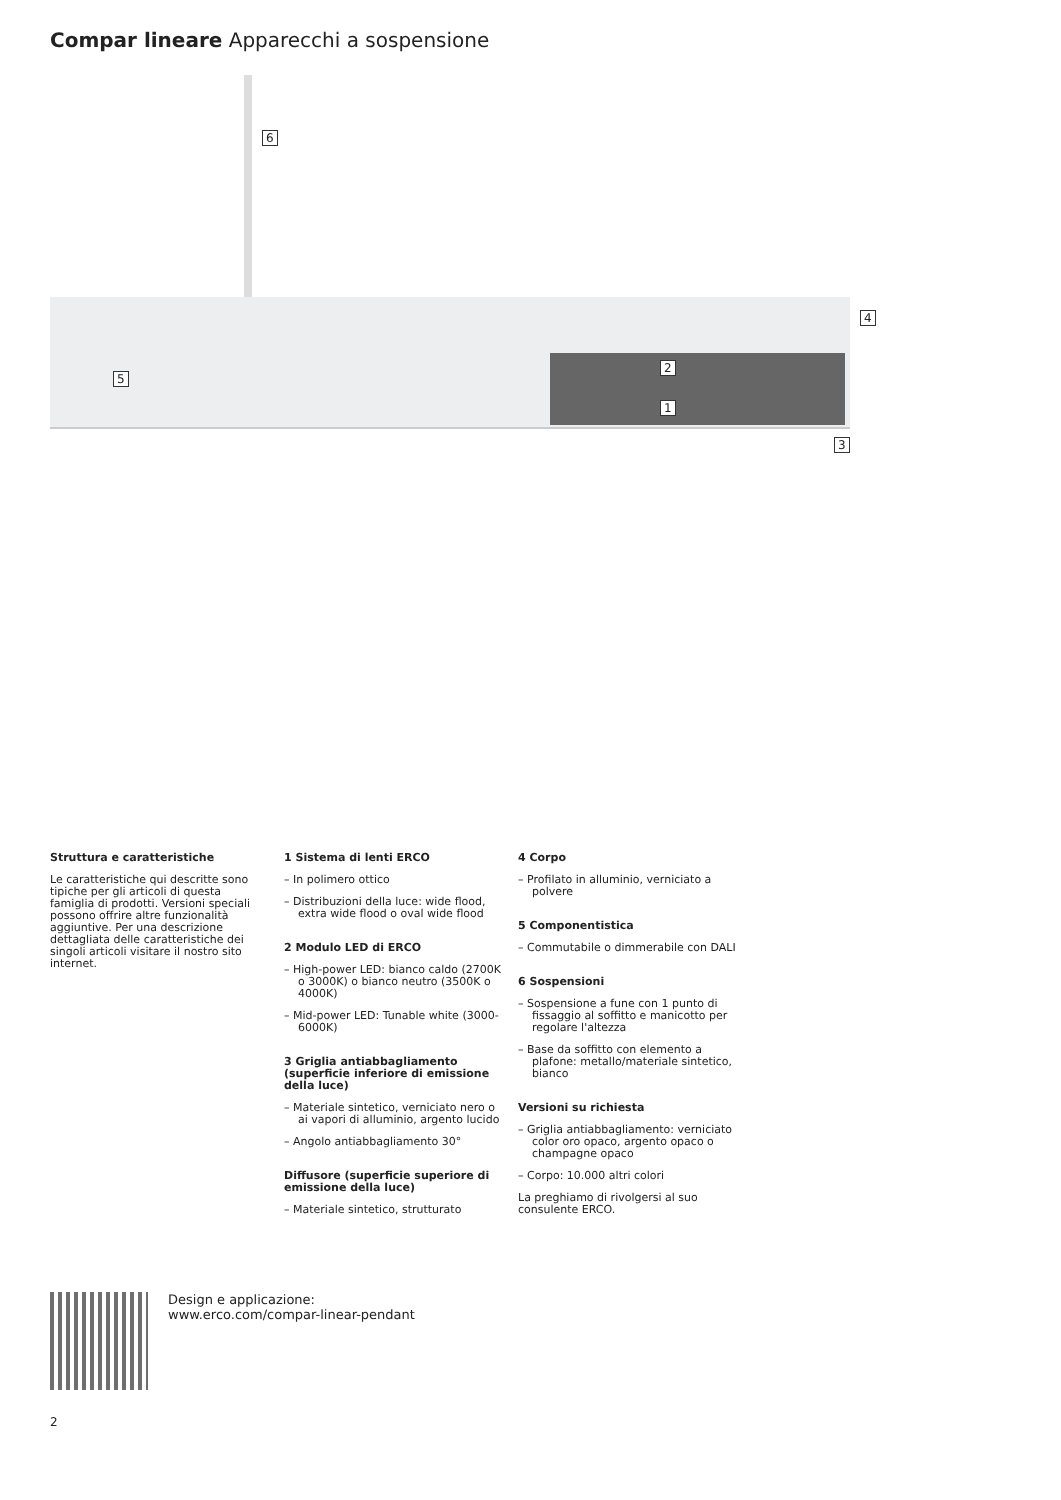Compar lineare Apparecchi a sospensione
6
4
2
5
1
3
Struttura e caratteristiche
Le caratteristiche qui descritte sono tipiche per gli articoli di questa famiglia di prodotti. Versioni speciali possono offrire altre funzionalità aggiuntive. Per una descrizione dettagliata delle caratteristiche dei singoli articoli visitare il nostro sito internet.
1 Sistema di lenti ERCO
– In polimero ottico
– Distribuzioni della luce: wide flood, extra wide flood o oval wide flood
2 Modulo LED di ERCO
– High-power LED: bianco caldo (2700K o 3000K) o bianco neutro (3500K o 4000K)
– Mid-power LED: Tunable white (3000-6000K)
3 Griglia antiabbagliamento (superficie inferiore di emissione della luce)
– Materiale sintetico, verniciato nero o ai vapori di alluminio, argento lucido
– Angolo antiabbagliamento 30°
Diffusore (superficie superiore di emissione della luce)
– Materiale sintetico, strutturato
4 Corpo
– Profilato in alluminio, verniciato a polvere
5 Componentistica
– Commutabile o dimmerabile con DALI
6 Sospensioni
– Sospensione a fune con 1 punto di fissaggio al soffitto e manicotto per regolare l'altezza
– Base da soffitto con elemento a plafone: metallo/materiale sintetico, bianco
Versioni su richiesta
– Griglia antiabbagliamento: verniciato color oro opaco, argento opaco o champagne opaco
– Corpo: 10.000 altri colori
La preghiamo di rivolgersi al suo consulente ERCO.
Design e applicazione:
www.erco.com/compar-linear-pendant
2